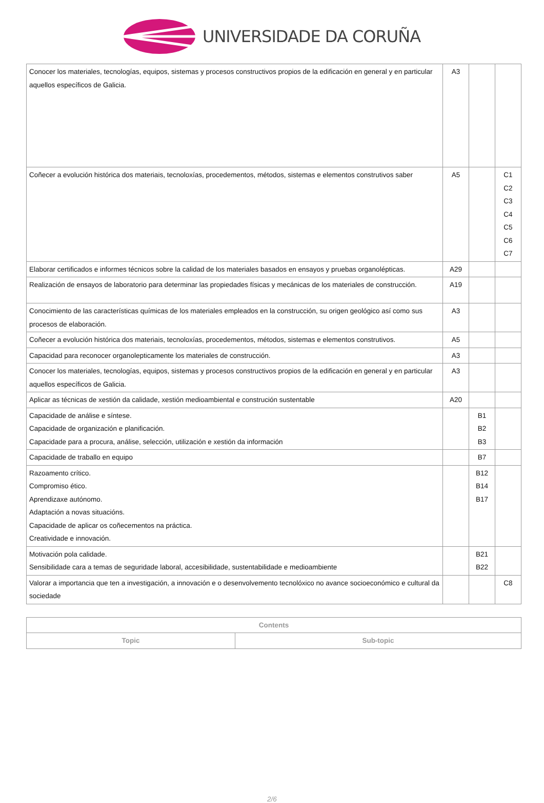UNIVERSIDADE DA CORUÑA
| Conocer los materiales, tecnologías, equipos, sistemas y procesos constructivos propios de la edificación en general y en particular aquellos específicos de Galicia. | A3 | | |
| Coñecer a evolución histórica dos materiais, tecnoloxías, procedementos, métodos, sistemas e elementos construtivos saber | A5 | | C1 C2 C3 C4 C5 C6 C7 |
| Elaborar certificados e informes técnicos sobre la calidad de los materiales basados en ensayos y pruebas organolépticas. | A29 | | |
| Realización de ensayos de laboratorio para determinar las propiedades físicas y mecánicas de los materiales de construcción. | A19 | | |
| Conocimiento de las características químicas de los materiales empleados en la construcción, su origen geológico así como sus procesos de elaboración. | A3 | | |
| Coñecer a evolución histórica dos materiais, tecnoloxías, procedementos, métodos, sistemas e elementos construtivos. | A5 | | |
| Capacidad para reconocer organolepticamente los materiales de construcción. | A3 | | |
| Conocer los materiales, tecnologías, equipos, sistemas y procesos constructivos propios de la edificación en general y en particular aquellos específicos de Galicia. | A3 | | |
| Aplicar as técnicas de xestión da calidade, xestión medioambiental e construción sustentable | A20 | | |
| Capacidade de análise e síntese. Capacidade de organización e planificación. Capacidade para a procura, análise, selección, utilización e xestión da información | | B1 B2 B3 | |
| Capacidade de traballo en equipo | | B7 | |
| Razoamento crítico. Compromiso ético. Aprendizaxe autónomo. Adaptación a novas situacións. Capacidade de aplicar os coñecementos na práctica. Creatividade e innovación. | | B12 B14 B17 | |
| Motivación pola calidade. Sensibilidade cara a temas de seguridade laboral, accesibilidade, sustentabilidade e medioambiente | | B21 B22 | |
| Valorar a importancia que ten a investigación, a innovación e o desenvolvemento tecnolóxico no avance socioeconómico e cultural da sociedade | | | C8 |
| Contents | |
| --- | --- |
| Topic | Sub-topic |
2/6